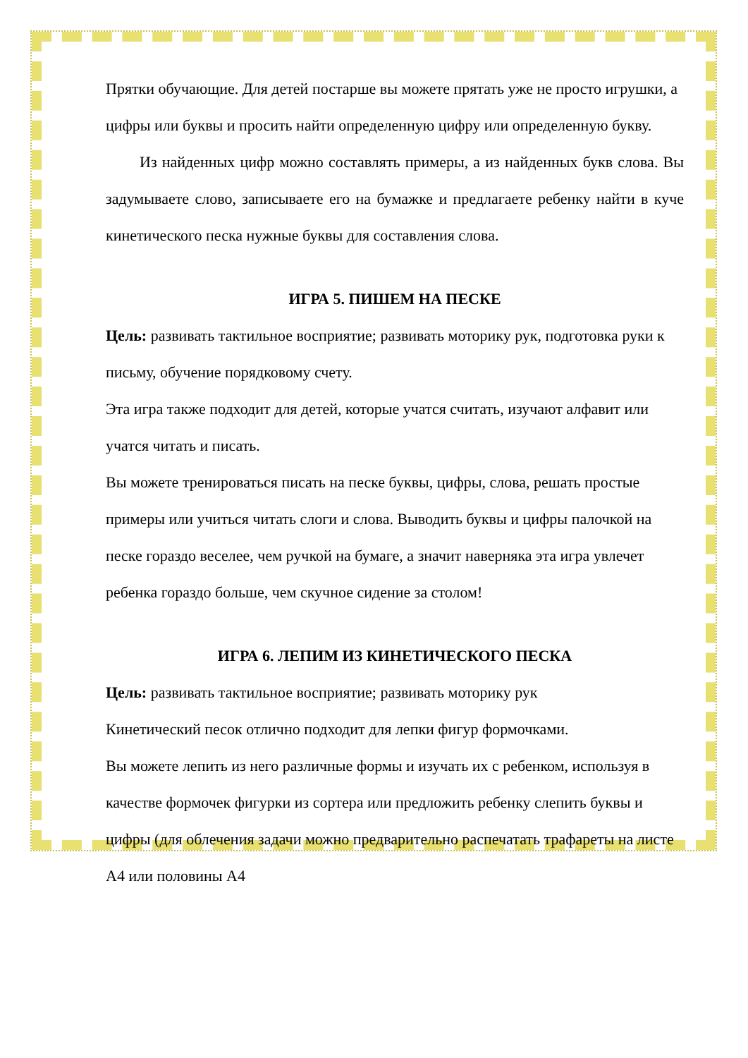Прятки обучающие. Для детей постарше вы можете прятать уже не просто игрушки, а цифры или буквы и просить найти определенную цифру или определенную букву.
Из найденных цифр можно составлять примеры, а из найденных букв слова. Вы задумываете слово, записываете его на бумажке и предлагаете ребенку найти в куче кинетического песка нужные буквы для составления слова.
ИГРА 5. ПИШЕМ НА ПЕСКЕ
Цель: развивать тактильное восприятие; развивать моторику рук, подготовка руки к письму, обучение порядковому счету.
Эта игра также подходит для детей, которые учатся считать, изучают алфавит или учатся читать и писать.
Вы можете тренироваться писать на песке буквы, цифры, слова, решать простые примеры или учиться читать слоги и слова. Выводить буквы и цифры палочкой на песке гораздо веселее, чем ручкой на бумаге, а значит наверняка эта игра увлечет ребенка гораздо больше, чем скучное сидение за столом!
ИГРА 6. ЛЕПИМ ИЗ КИНЕТИЧЕСКОГО ПЕСКА
Цель: развивать тактильное восприятие; развивать моторику рук
Кинетический песок отлично подходит для лепки фигур формочками.
Вы можете лепить из него различные формы и изучать их с ребенком, используя в качестве формочек фигурки из сортера или предложить ребенку слепить буквы и цифры (для облечения задачи можно предварительно распечатать трафареты на листе А4 или половины А4